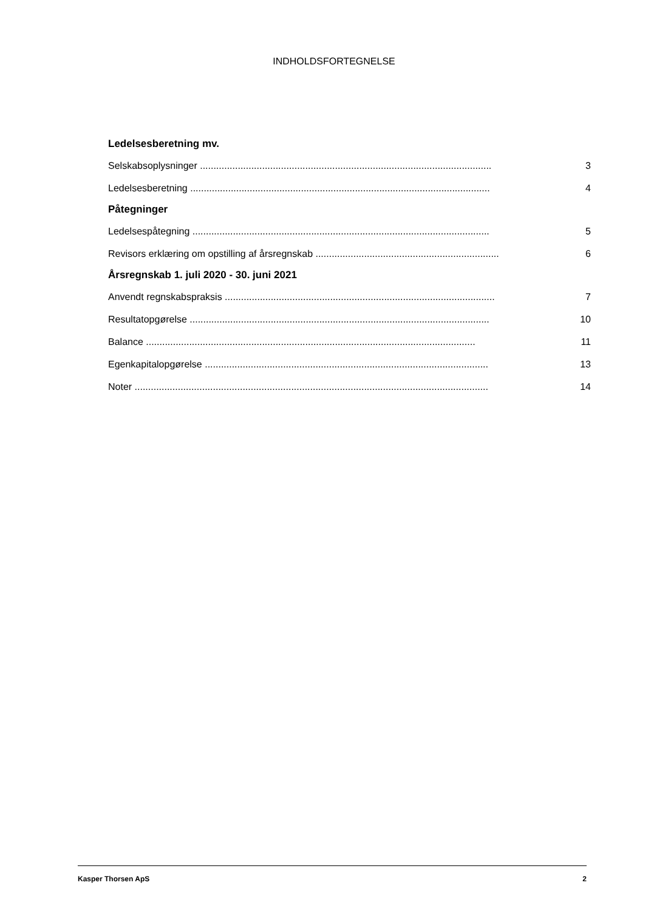INDHOLDSFORTEGNELSE
Ledelsesberetning mv.
Selskabsoplysninger ............................................................................................................ 3
Ledelsesberetning ............................................................................................................... 4
Påtegninger
Ledelsespåtegning .............................................................................................................. 5
Revisors erklæring om opstilling af årsregnskab .................................................................... 6
Årsregnskab 1. juli 2020 - 30. juni 2021
Anvendt regnskabspraksis .................................................................................................... 7
Resultatopgørelse ............................................................................................................... 10
Balance .......................................................................................................................... 11
Egenkapitalopgørelse ......................................................................................................... 13
Noter ................................................................................................................................... 14
Kasper Thorsen ApS 2